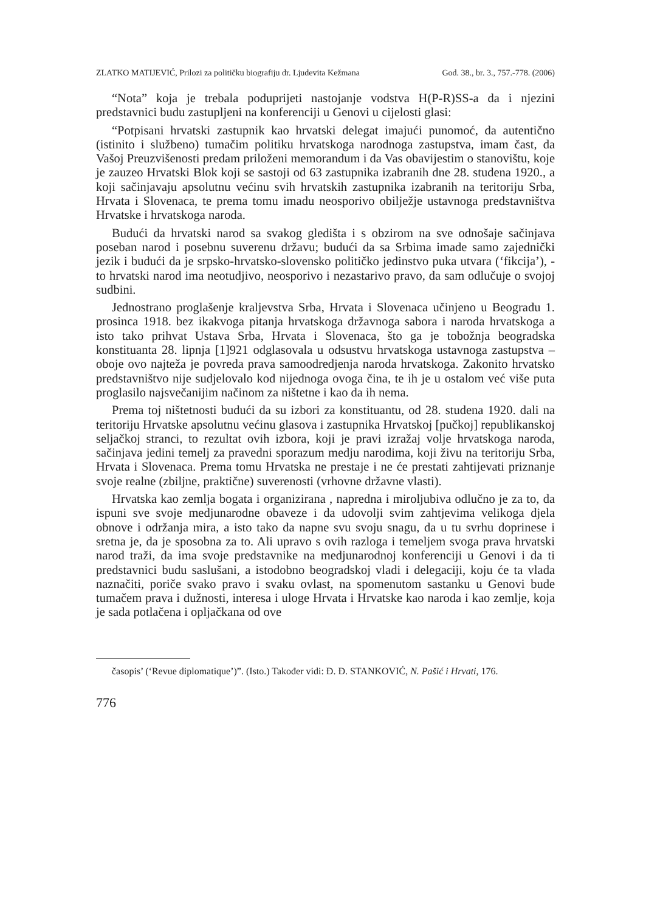ZLATKO MATIJEVIĆ, Prilozi za političku biografiju dr. Ljudevita Kežmana God. 38., br. 3., 757.-778. (2006)
“Nota” koja je trebala poduprijeti nastojanje vodstva H(P-R)SS-a da i njezini predstavnici budu zastupljeni na konferenciji u Genovi u cijelosti glasi:
“Potpisani hrvatski zastupnik kao hrvatski delegat imajući punomoć, da autentično (istinito i službeno) tumačim politiku hrvatskoga narodnoga zastupstva, imam čast, da Vašoj Preuzvišenosti predam priloženi memorandum i da Vas obavijestim o stanovištu, koje je zauzeo Hrvatski Blok koji se sastoji od 63 zastupnika izabranih dne 28. studena 1920., a koji sačinjavaju apsolutnu većinu svih hrvatskih zastupnika izabranih na teritoriju Srba, Hrvata i Slovenaca, te prema tomu imadu neosporivo obilježje ustavnoga predstavništva Hrvatske i hrvatskoga naroda.
Budući da hrvatski narod sa svakog gledišta i s obzirom na sve odnošaje sačinjava poseban narod i posebnu suverenu državu; budući da sa Srbima imade samo zajednički jezik i budući da je srpsko-hrvatsko-slovensko političko jedinstvo puka utvara (‘fikcija’), - to hrvatski narod ima neotudjivo, neosporivo i nezastarivo pravo, da sam odlučuje o svojoj sudbini.
Jednostrano proglašenje kraljevstva Srba, Hrvata i Slovenaca učinjeno u Beogradu 1. prosinca 1918. bez ikakvoga pitanja hrvatskoga državnoga sabora i naroda hrvatskoga a isto tako prihvat Ustava Srba, Hrvata i Slovenaca, što ga je tobožnja beogradska konstituanta 28. lipnja [1]921 odglasovala u odsustvu hrvatskoga ustavnoga zastupstva – oboje ovo najteža je povreda prava samoodredjenja naroda hrvatskoga. Zakonito hrvatsko predstavništvo nije sudjelovalo kod nijednoga ovoga čina, te ih je u ostalom već više puta proglasilo najsvečanijim načinom za ništetne i kao da ih nema.
Prema toj ništetnosti budući da su izbori za konstituantu, od 28. studena 1920. dali na teritoriju Hrvatske apsolutnu većinu glasova i zastupnika Hrvatskoj [pučkoj] republikanskoj seljačkoj stranci, to rezultat ovih izbora, koji je pravi izražaj volje hrvatskoga naroda, sačinjava jedini temelj za pravedni sporazum medju narodima, koji živu na teritoriju Srba, Hrvata i Slovenaca. Prema tomu Hrvatska ne prestaje i ne će prestati zahtijevati priznanje svoje realne (zbiljne, praktične) suverenosti (vrhovne državne vlasti).
Hrvatska kao zemlja bogata i organizirana , napredna i miroljubiva odlučno je za to, da ispuni sve svoje medjunarodne obaveze i da udovolji svim zahtjevima velikoga djela obnove i održanja mira, a isto tako da napne svu svoju snagu, da u tu svrhu doprinese i sretna je, da je sposobna za to. Ali upravo s ovih razloga i temeljem svoga prava hrvatski narod traži, da ima svoje predstavnike na medjunarodnoj konferenciji u Genovi i da ti predstavnici budu saslušani, a istodobno beogradskoj vladi i delegaciji, koju će ta vlada naznačiti, poriče svako pravo i svaku ovlast, na spomenutom sastanku u Genovi bude tumačem prava i dužnosti, interesa i uloge Hrvata i Hrvatske kao naroda i kao zemlje, koja je sada potlačena i opljačkana od ove
časopis’ (‘Revue diplomatique’)”. (Isto.) Također vidi: Đ. Đ. STANKOVIĆ, N. Pašić i Hrvati, 176.
776